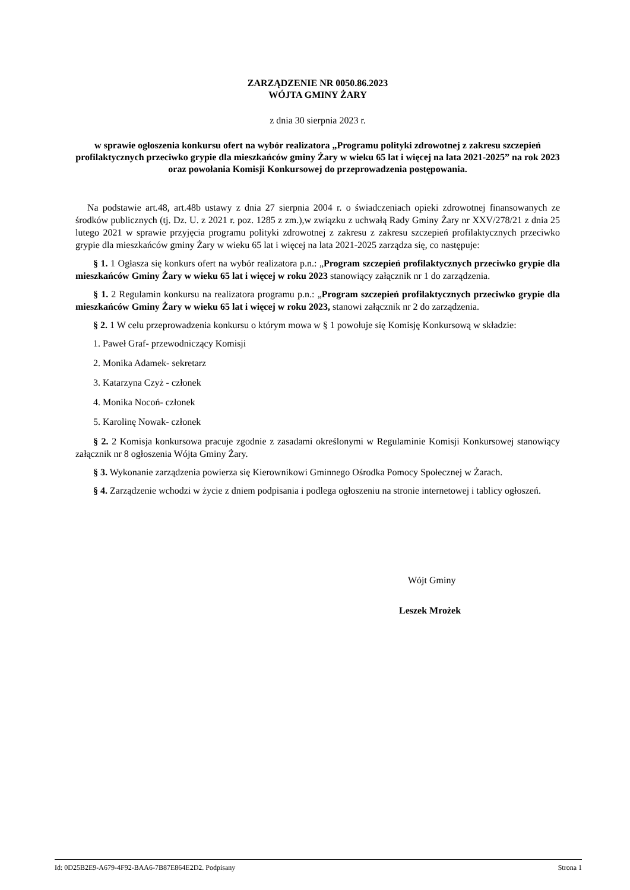ZARZĄDZENIE NR 0050.86.2023
WÓJTA GMINY ŻARY
z dnia 30 sierpnia 2023 r.
w sprawie ogłoszenia konkursu ofert na wybór realizatora „Programu polityki zdrowotnej z zakresu szczepień profilaktycznych przeciwko grypie dla mieszkańców gminy Żary w wieku 65 lat i więcej na lata 2021-2025” na rok 2023 oraz powołania Komisji Konkursowej do przeprowadzenia postępowania.
Na podstawie art.48, art.48b ustawy z dnia 27 sierpnia 2004 r. o świadczeniach opieki zdrowotnej finansowanych ze środków publicznych (tj. Dz. U. z 2021 r. poz. 1285 z zm.),w związku z uchwałą Rady Gminy Żary nr XXV/278/21 z dnia 25 lutego 2021 w sprawie przyjęcia programu polityki zdrowotnej z zakresu z zakresu szczepień profilaktycznych przeciwko grypie dla mieszkańców gminy Żary w wieku 65 lat i więcej na lata 2021-2025 zarządza się, co następuje:
§ 1. 1 Ogłasza się konkurs ofert na wybór realizatora p.n.: „Program szczepień profilaktycznych przeciwko grypie dla mieszkańców Gminy Żary w wieku 65 lat i więcej w roku 2023 stanowiący załącznik nr 1 do zarządzenia.
§ 1. 2 Regulamin konkursu na realizatora programu p.n.: „Program szczepień profilaktycznych przeciwko grypie dla mieszkańców Gminy Żary w wieku 65 lat i więcej w roku 2023, stanowi załącznik nr 2 do zarządzenia.
§ 2. 1 W celu przeprowadzenia konkursu o którym mowa w § 1 powołuje się Komisję Konkursową w składzie:
1. Paweł Graf- przewodniczący Komisji
2. Monika Adamek- sekretarz
3. Katarzyna Czyż - członek
4. Monika Nocoń- członek
5. Karolinę Nowak- członek
§ 2. 2 Komisja konkursowa pracuje zgodnie z zasadami określonymi w Regulaminie Komisji Konkursowej stanowiący załącznik nr 8 ogłoszenia Wójta Gminy Żary.
§ 3. Wykonanie zarządzenia powierza się Kierownikowi Gminnego Ośrodka Pomocy Społecznej w Żarach.
§ 4. Zarządzenie wchodzi w życie z dniem podpisania i podlega ogłoszeniu na stronie internetowej i tablicy ogłoszeń.
Wójt Gminy
Leszek Mrożek
Id: 0D25B2E9-A679-4F92-BAA6-7B87E864E2D2. Podpisany Strona 1